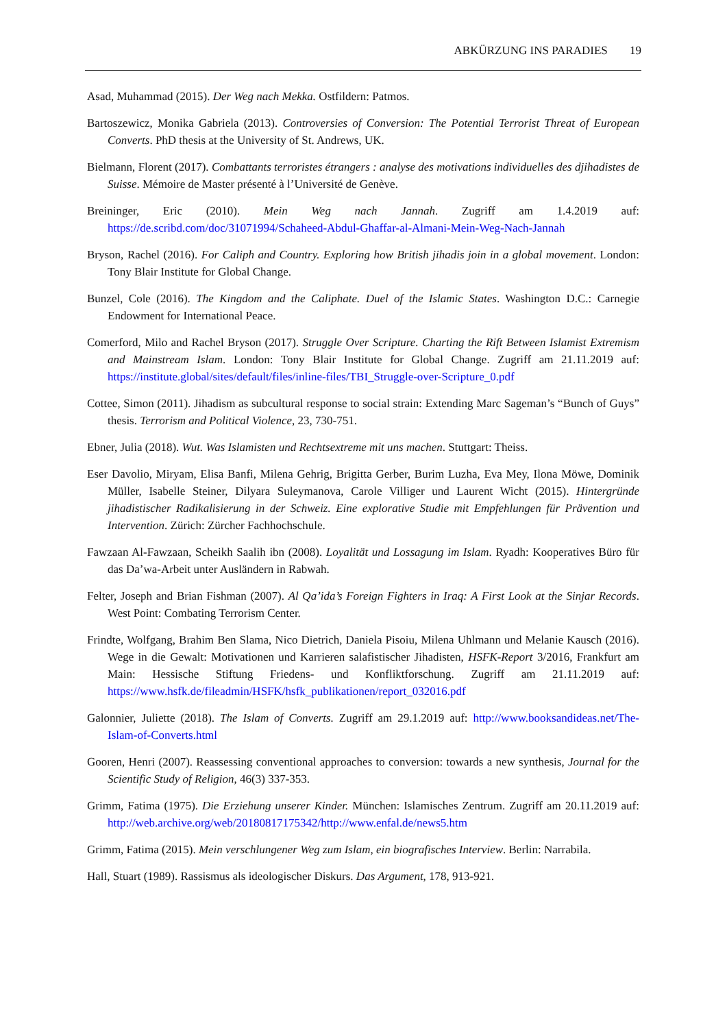ABKÜRZUNG INS PARADIES 19
Asad, Muhammad (2015). Der Weg nach Mekka. Ostfildern: Patmos.
Bartoszewicz, Monika Gabriela (2013). Controversies of Conversion: The Potential Terrorist Threat of European Converts. PhD thesis at the University of St. Andrews, UK.
Bielmann, Florent (2017). Combattants terroristes étrangers : analyse des motivations individuelles des djihadistes de Suisse. Mémoire de Master présenté à l’Université de Genève.
Breininger, Eric (2010). Mein Weg nach Jannah. Zugriff am 1.4.2019 auf: https://de.scribd.com/doc/31071994/Schaheed-Abdul-Ghaffar-al-Almani-Mein-Weg-Nach-Jannah
Bryson, Rachel (2016). For Caliph and Country. Exploring how British jihadis join in a global movement. London: Tony Blair Institute for Global Change.
Bunzel, Cole (2016). The Kingdom and the Caliphate. Duel of the Islamic States. Washington D.C.: Carnegie Endowment for International Peace.
Comerford, Milo and Rachel Bryson (2017). Struggle Over Scripture. Charting the Rift Between Islamist Extremism and Mainstream Islam. London: Tony Blair Institute for Global Change. Zugriff am 21.11.2019 auf: https://institute.global/sites/default/files/inline-files/TBI_Struggle-over-Scripture_0.pdf
Cottee, Simon (2011). Jihadism as subcultural response to social strain: Extending Marc Sageman’s “Bunch of Guys” thesis. Terrorism and Political Violence, 23, 730-751.
Ebner, Julia (2018). Wut. Was Islamisten und Rechtsextreme mit uns machen. Stuttgart: Theiss.
Eser Davolio, Miryam, Elisa Banfi, Milena Gehrig, Brigitta Gerber, Burim Luzha, Eva Mey, Ilona Möwe, Dominik Müller, Isabelle Steiner, Dilyara Suleymanova, Carole Villiger und Laurent Wicht (2015). Hintergründe jihadistischer Radikalisierung in der Schweiz. Eine explorative Studie mit Empfehlungen für Prävention und Intervention. Zürich: Zürcher Fachhochschule.
Fawzaan Al-Fawzaan, Scheikh Saalih ibn (2008). Loyalität und Lossagung im Islam. Ryadh: Kooperatives Büro für das Da’wa-Arbeit unter Ausländern in Rabwah.
Felter, Joseph and Brian Fishman (2007). Al Qa’ida’s Foreign Fighters in Iraq: A First Look at the Sinjar Records. West Point: Combating Terrorism Center.
Frindte, Wolfgang, Brahim Ben Slama, Nico Dietrich, Daniela Pisoiu, Milena Uhlmann und Melanie Kausch (2016). Wege in die Gewalt: Motivationen und Karrieren salafistischer Jihadisten, HSFK-Report 3/2016, Frankfurt am Main: Hessische Stiftung Friedens- und Konfliktforschung. Zugriff am 21.11.2019 auf: https://www.hsfk.de/fileadmin/HSFK/hsfk_publikationen/report_032016.pdf
Galonnier, Juliette (2018). The Islam of Converts. Zugriff am 29.1.2019 auf: http://www.booksandideas.net/The-Islam-of-Converts.html
Gooren, Henri (2007). Reassessing conventional approaches to conversion: towards a new synthesis, Journal for the Scientific Study of Religion, 46(3) 337-353.
Grimm, Fatima (1975). Die Erziehung unserer Kinder. München: Islamisches Zentrum. Zugriff am 20.11.2019 auf: http://web.archive.org/web/20180817175342/http://www.enfal.de/news5.htm
Grimm, Fatima (2015). Mein verschlungener Weg zum Islam, ein biografisches Interview. Berlin: Narrabila.
Hall, Stuart (1989). Rassismus als ideologischer Diskurs. Das Argument, 178, 913-921.